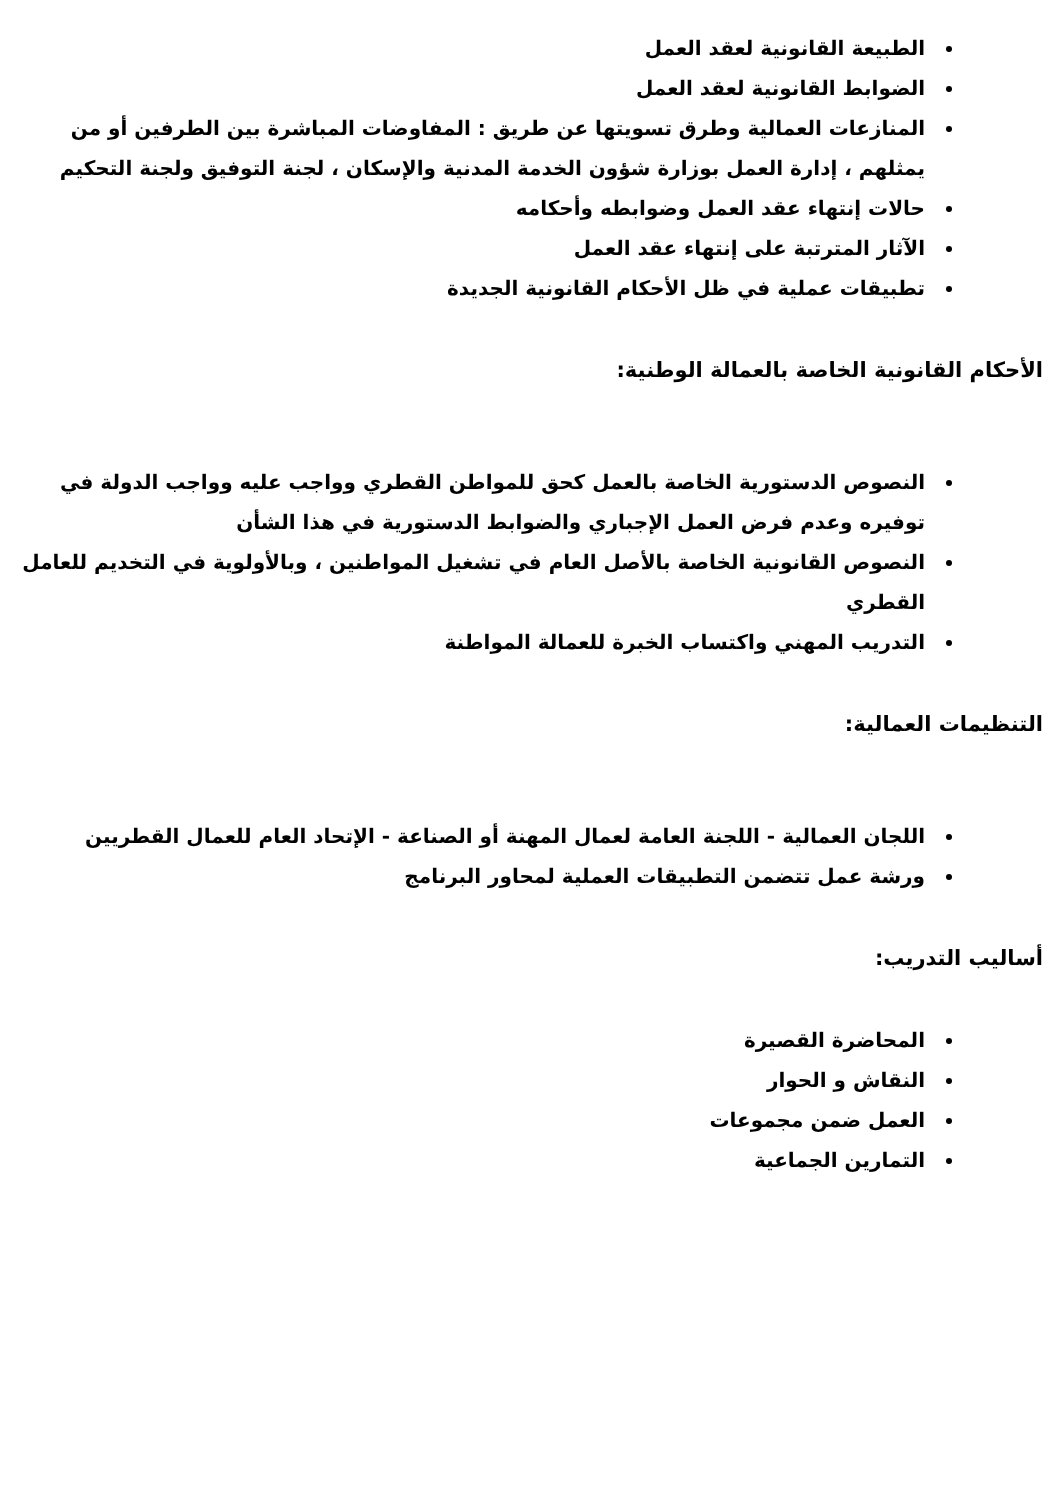الطبيعة القانونية لعقد العمل
الضوابط القانونية لعقد العمل
المنازعات العمالية وطرق تسويتها عن طريق : المفاوضات المباشرة بين الطرفين أو من يمثلهم ، إدارة العمل بوزارة شؤون الخدمة المدنية والإسكان ، لجنة التوفيق ولجنة التحكيم
حالات إنتهاء عقد العمل وضوابطه وأحكامه
الآثار المترتبة على إنتهاء عقد العمل
تطبيقات عملية في ظل الأحكام القانونية الجديدة
الأحكام القانونية الخاصة بالعمالة الوطنية:
النصوص الدستورية الخاصة بالعمل كحق للمواطن القطري وواجب عليه وواجب الدولة في توفيره وعدم فرض العمل الإجباري والضوابط الدستورية في هذا الشأن
النصوص القانونية الخاصة بالأصل العام في تشغيل المواطنين ، وبالأولوية في التخديم للعامل القطري
التدريب المهني واكتساب الخبرة للعمالة المواطنة
التنظيمات العمالية:
اللجان العمالية - اللجنة العامة لعمال المهنة أو الصناعة - الإتحاد العام للعمال القطريين
ورشة عمل تتضمن التطبيقات العملية لمحاور البرنامج
أساليب التدريب:
المحاضرة القصيرة
النقاش و الحوار
العمل ضمن مجموعات
التمارين الجماعية